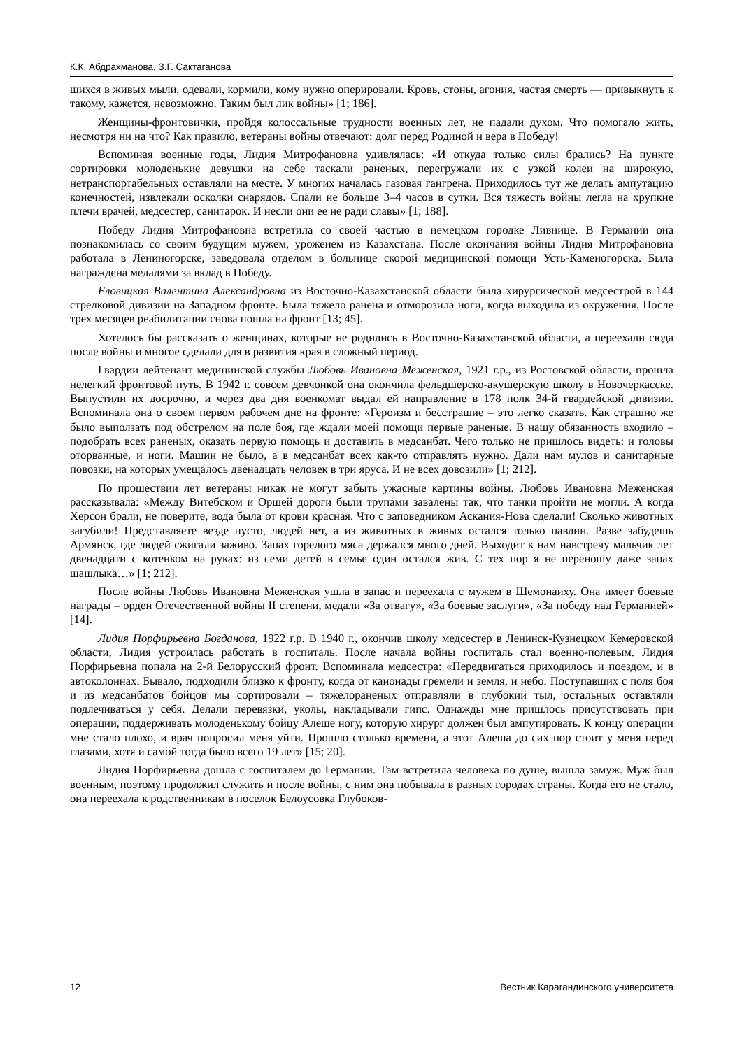К.К. Абдрахманова, З.Г. Сактаганова
шихся в живых мыли, одевали, кормили, кому нужно оперировали. Кровь, стоны, агония, частая смерть — привыкнуть к такому, кажется, невозможно. Таким был лик войны» [1; 186].
Женщины-фронтовички, пройдя колоссальные трудности военных лет, не падали духом. Что помогало жить, несмотря ни на что? Как правило, ветераны войны отвечают: долг перед Родиной и вера в Победу!
Вспоминая военные годы, Лидия Митрофановна удивлялась: «И откуда только силы брались? На пункте сортировки молоденькие девушки на себе таскали раненых, перегружали их с узкой колеи на широкую, нетранспортабельных оставляли на месте. У многих началась газовая гангрена. Приходилось тут же делать ампутацию конечностей, извлекали осколки снарядов. Спали не больше 3–4 часов в сутки. Вся тяжесть войны легла на хрупкие плечи врачей, медсестер, санитарок. И несли они ее не ради славы» [1; 188].
Победу Лидия Митрофановна встретила со своей частью в немецком городке Ливнице. В Германии она познакомилась со своим будущим мужем, уроженем из Казахстана. После окончания войны Лидия Митрофановна работала в Лениногорске, заведовала отделом в больнице скорой медицинской помощи Усть-Каменогорска. Была награждена медалями за вклад в Победу.
Еловицкая Валентина Александровна из Восточно-Казахстанской области была хирургической медсестрой в 144 стрелковой дивизии на Западном фронте. Была тяжело ранена и отморозила ноги, когда выходила из окружения. После трех месяцев реабилитации снова пошла на фронт [13; 45].
Хотелось бы рассказать о женщинах, которые не родились в Восточно-Казахстанской области, а переехали сюда после войны и многое сделали для в развития края в сложный период.
Гвардии лейтенант медицинской службы Любовь Ивановна Меженская, 1921 г.р., из Ростовской области, прошла нелегкий фронтовой путь. В 1942 г. совсем девчонкой она окончила фельдшерско-акушерскую школу в Новочеркасске. Выпустили их досрочно, и через два дня военкомат выдал ей направление в 178 полк 34-й гвардейской дивизии. Вспоминала она о своем первом рабочем дне на фронте: «Героизм и бесстрашие – это легко сказать. Как страшно же было выползать под обстрелом на поле боя, где ждали моей помощи первые раненые. В нашу обязанность входило – подобрать всех раненых, оказать первую помощь и доставить в медсанбат. Чего только не пришлось видеть: и головы оторванные, и ноги. Машин не было, а в медсанбат всех как-то отправлять нужно. Дали нам мулов и санитарные повозки, на которых умещалось двенадцать человек в три яруса. И не всех довозили» [1; 212].
По прошествии лет ветераны никак не могут забыть ужасные картины войны. Любовь Ивановна Меженская рассказывала: «Между Витебском и Оршей дороги были трупами завалены так, что танки пройти не могли. А когда Херсон брали, не поверите, вода была от крови красная. Что с заповедником Аскания-Нова сделали! Сколько животных загубили! Представляете везде пусто, людей нет, а из животных в живых остался только павлин. Разве забудешь Армянск, где людей сжигали заживо. Запах горелого мяса держался много дней. Выходит к нам навстречу мальчик лет двенадцати с котенком на руках: из семи детей в семье один остался жив. С тех пор я не переношу даже запах шашлыка…» [1; 212].
После войны Любовь Ивановна Меженская ушла в запас и переехала с мужем в Шемонаиху. Она имеет боевые награды – орден Отечественной войны II степени, медали «За отвагу», «За боевые заслуги», «За победу над Германией» [14].
Лидия Порфирьевна Богданова, 1922 г.р. В 1940 г., окончив школу медсестер в Ленинск-Кузнецком Кемеровской области, Лидия устроилась работать в госпиталь. После начала войны госпиталь стал военно-полевым. Лидия Порфирьевна попала на 2-й Белорусский фронт. Вспоминала медсестра: «Передвигаться приходилось и поездом, и в автоколоннах. Бывало, подходили близко к фронту, когда от канонады гремели и земля, и небо. Поступавших с поля боя и из медсанбатов бойцов мы сортировали – тяжелораненых отправляли в глубокий тыл, остальных оставляли подлечиваться у себя. Делали перевязки, уколы, накладывали гипс. Однажды мне пришлось присутствовать при операции, поддерживать молоденькому бойцу Алеше ногу, которую хирург должен был ампутировать. К концу операции мне стало плохо, и врач попросил меня уйти. Прошло столько времени, а этот Алеша до сих пор стоит у меня перед глазами, хотя и самой тогда было всего 19 лет» [15; 20].
Лидия Порфирьевна дошла с госпиталем до Германии. Там встретила человека по душе, вышла замуж. Муж был военным, поэтому продолжил служить и после войны, с ним она побывала в разных городах страны. Когда его не стало, она переехала к родственникам в поселок Белоусовка Глубоков-
12 Вестник Карагандинского университета